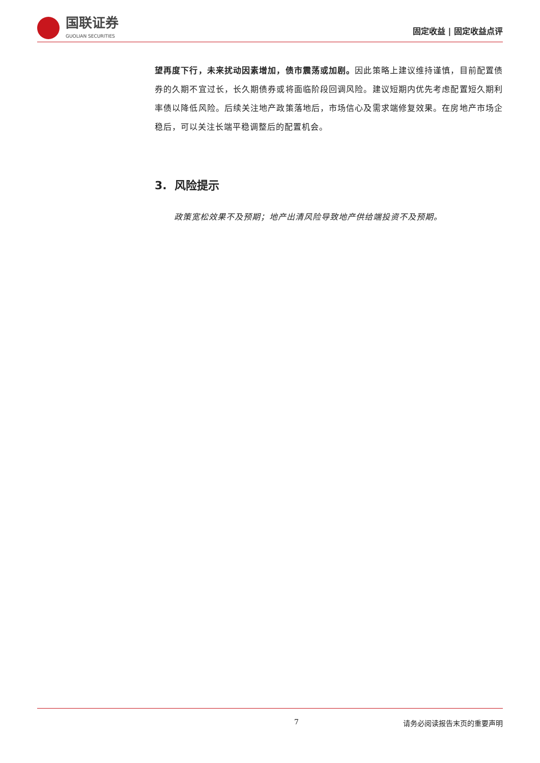国联证券
GUOLIAN SECURITIES
固定收益 | 固定收益点评
望再度下行，未来扰动因素增加，债市震荡或加剧。因此策略上建议维持谨慎，目前配置债券的久期不宜过长，长久期债券或将面临阶段回调风险。建议短期内优先考虑配置短久期利率债以降低风险。后续关注地产政策落地后，市场信心及需求端修复效果。在房地产市场企稳后，可以关注长端平稳调整后的配置机会。
3. 风险提示
政策宽松效果不及预期；地产出清风险导致地产供给端投资不及预期。
7 请务必阅读报告末页的重要声明